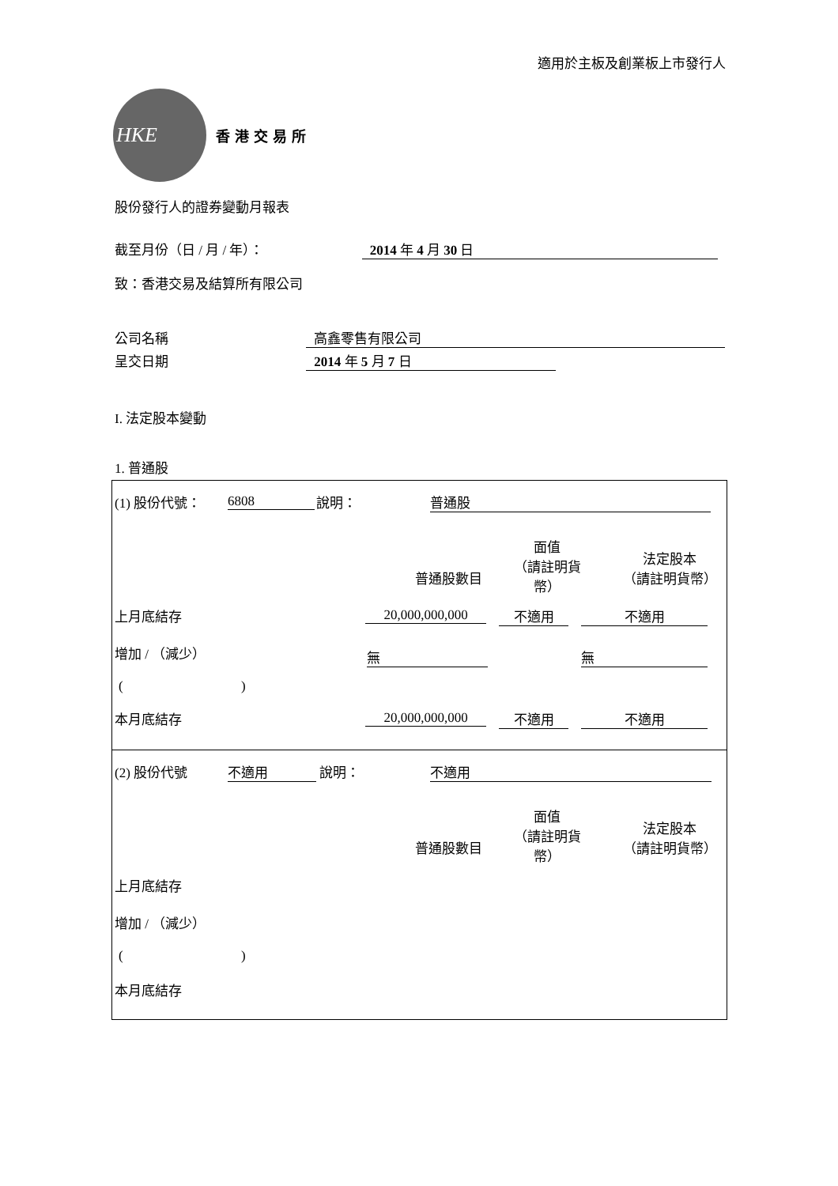適用於主板及創業板上市發行人
HKE
香港交易所
股份發行人的證券變動月報表
截至月份（日 / 月 / 年）： 2014 年 4 月 30 日
致：香港交易及結算所有限公司
公司名稱 高鑫零售有限公司
呈交日期 2014 年 5 月 7 日
I. 法定股本變動
1. 普通股
(1) 股份代號： 6808 說明： 普通股
普通股數目
面值
（請註明貨
幣）
法定股本
（請註明貨幣）
上月底結存 20,000,000,000 不適用 不適用
增加 / （減少） 無 無
( )
本月底結存 20,000,000,000 不適用 不適用
(2) 股份代號 不適用 說明： 不適用
普通股數目
面值
（請註明貨
幣）
法定股本
（請註明貨幣）
上月底結存
增加 / （減少）
( )
本月底結存